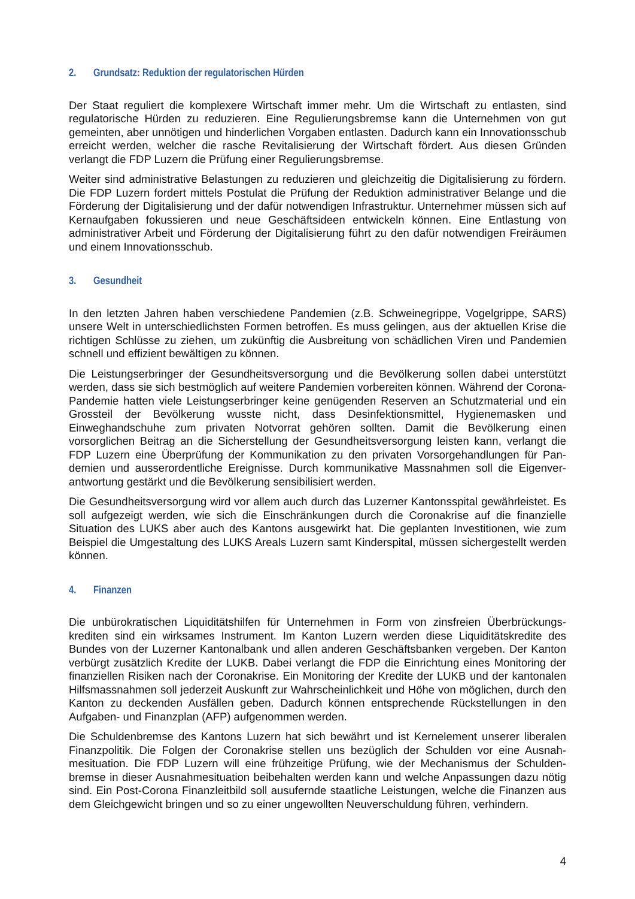2. Grundsatz: Reduktion der regulatorischen Hürden
Der Staat reguliert die komplexere Wirtschaft immer mehr. Um die Wirtschaft zu entlasten, sind regulatorische Hürden zu reduzieren. Eine Regulierungsbremse kann die Unternehmen von gut gemeinten, aber unnötigen und hinderlichen Vorgaben entlasten. Dadurch kann ein Innovations­schub erreicht werden, welcher die rasche Revitalisierung der Wirtschaft fördert. Aus diesen Gründen verlangt die FDP Luzern die Prüfung einer Regulierungsbremse.
Weiter sind administrative Belastungen zu reduzieren und gleichzeitig die Digitalisierung zu för­dern. Die FDP Luzern fordert mittels Postulat die Prüfung der Reduktion administrativer Belange und die Förderung der Digitalisierung und der dafür notwendigen Infrastruktur. Unternehmer müs­sen sich auf Kernaufgaben fokussieren und neue Geschäftsideen entwickeln können. Eine Ent­lastung von administrativer Arbeit und Förderung der Digitalisierung führt zu den dafür notwendi­gen Freiräumen und einem Innovationsschub.
3. Gesundheit
In den letzten Jahren haben verschiedene Pandemien (z.B. Schweinegrippe, Vogelgrippe, SARS) unsere Welt in unterschiedlichsten Formen betroffen. Es muss gelingen, aus der aktuellen Krise die richtigen Schlüsse zu ziehen, um zukünftig die Ausbreitung von schädlichen Viren und Pan­demien schnell und effizient bewältigen zu können.
Die Leistungserbringer der Gesundheitsversorgung und die Bevölkerung sollen dabei unterstützt werden, dass sie sich bestmöglich auf weitere Pandemien vorbereiten können. Während der Corona-Pandemie hatten viele Leistungserbringer keine genügenden Reserven an Schutzmate­rial und ein Grossteil der Bevölkerung wusste nicht, dass Desinfektionsmittel, Hygienemasken und Einweghandschuhe zum privaten Notvorrat gehören sollten. Damit die Bevölkerung einen vorsorglichen Beitrag an die Sicherstellung der Gesundheitsversorgung leisten kann, verlangt die FDP Luzern eine Überprüfung der Kommunikation zu den privaten Vorsorgehandlungen für Pan­demien und ausserordentliche Ereignisse. Durch kommunikative Massnahmen soll die Eigenver­antwortung gestärkt und die Bevölkerung sensibilisiert werden.
Die Gesundheitsversorgung wird vor allem auch durch das Luzerner Kantonsspital gewährleistet. Es soll aufgezeigt werden, wie sich die Einschränkungen durch die Coronakrise auf die finanzielle Situation des LUKS aber auch des Kantons ausgewirkt hat. Die geplanten Investitionen, wie zum Beispiel die Umgestaltung des LUKS Areals Luzern samt Kinderspital, müssen sichergestellt wer­den können.
4. Finanzen
Die unbürokratischen Liquiditätshilfen für Unternehmen in Form von zinsfreien Überbrückungs­krediten sind ein wirksames Instrument. Im Kanton Luzern werden diese Liquiditätskredite des Bundes von der Luzerner Kantonalbank und allen anderen Geschäftsbanken vergeben. Der Kan­ton verbürgt zusätzlich Kredite der LUKB. Dabei verlangt die FDP die Einrichtung eines Monito­ring der finanziellen Risiken nach der Coronakrise. Ein Monitoring der Kredite der LUKB und der kantonalen Hilfsmassnahmen soll jederzeit Auskunft zur Wahrscheinlichkeit und Höhe von mög­lichen, durch den Kanton zu deckenden Ausfällen geben. Dadurch können entsprechende Rück­stellungen in den Aufgaben- und Finanzplan (AFP) aufgenommen werden.
Die Schuldenbremse des Kantons Luzern hat sich bewährt und ist Kernelement unserer liberalen Finanzpolitik. Die Folgen der Coronakrise stellen uns bezüglich der Schulden vor eine Ausnah­mesituation. Die FDP Luzern will eine frühzeitige Prüfung, wie der Mechanismus der Schulden­bremse in dieser Ausnahmesituation beibehalten werden kann und welche Anpassungen dazu nötig sind. Ein Post-Corona Finanzleitbild soll ausufernde staatliche Leistungen, welche die Fi­nanzen aus dem Gleichgewicht bringen und so zu einer ungewollten Neuverschuldung führen, verhindern.
4